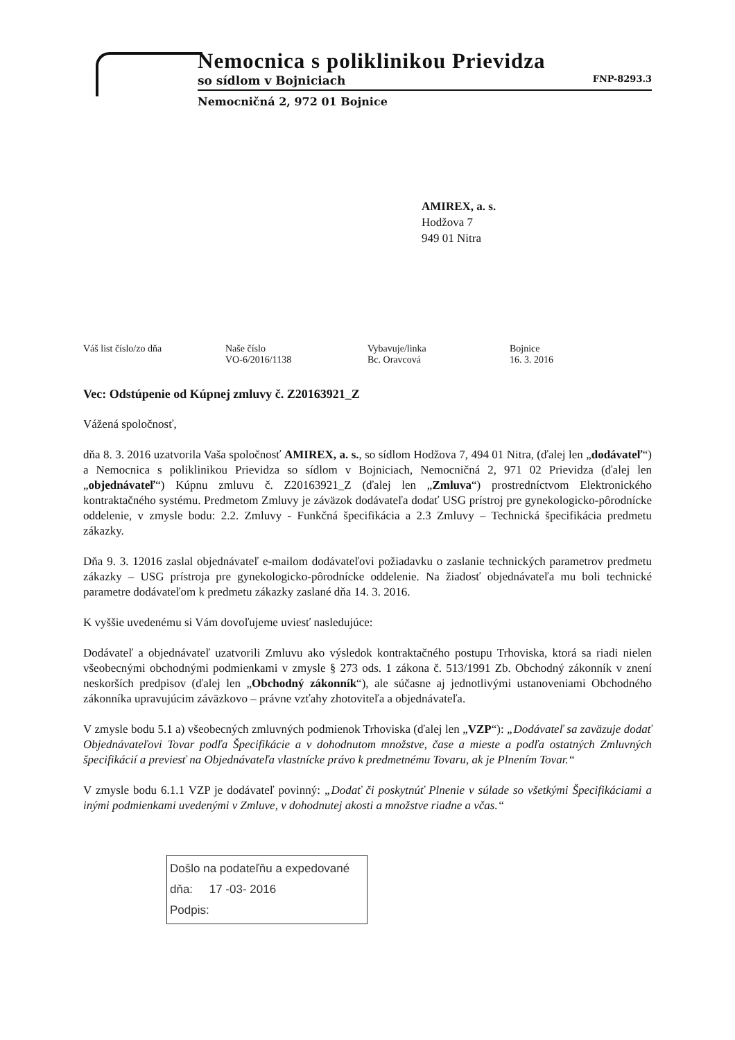Nemocnica s poliklinikou Prievidza
so sídlom v Bojniciach FNP-8293.3
Nemocničná 2, 972 01 Bojnice
AMIREX, a. s.
Hodžova 7
949 01 Nitra
Váš list číslo/zo dňa Naše číslo
VO-6/2016/1138
Vybavuje/linka
Bc. Oravcová
Bojnice
16. 3. 2016
Vec: Odstúpenie od Kúpnej zmluvy č. Z20163921_Z
Vážená spoločnosť,
dňa 8. 3. 2016 uzatvorila Vaša spoločnosť AMIREX, a. s., so sídlom Hodžova 7, 494 01 Nitra, (ďalej len „dodávateľ“) a Nemocnica s poliklinikou Prievidza so sídlom v Bojniciach, Nemocničná 2, 971 02 Prievidza (ďalej len „objednávateľ“) Kúpnu zmluvu č. Z20163921_Z (ďalej len „Zmluva“) prostredníctvom Elektronického kontraktačného systému. Predmetom Zmluvy je záväzok dodávateľa dodať USG prístroj pre gynekologicko-pôrodnícke oddelenie, v zmysle bodu: 2.2. Zmluvy - Funkčná špecifikácia a 2.3 Zmluvy – Technická špecifikácia predmetu zákazky.
Dňa 9. 3. 12016 zaslal objednávateľ e-mailom dodávateľovi požiadavku o zaslanie technických parametrov predmetu zákazky – USG prístroja pre gynekologicko-pôrodnícke oddelenie. Na žiadosť objednávateľa mu boli technické parametre dodávateľom k predmetu zákazky zaslané dňa 14. 3. 2016.
K vyššie uvedenému si Vám dovoľujeme uviesť nasledujúce:
Dodávateľ a objednávateľ uzatvorili Zmluvu ako výsledok kontraktačného postupu Trhoviska, ktorá sa riadi nielen všeobecnými obchodnými podmienkami v zmysle § 273 ods. 1 zákona č. 513/1991 Zb. Obchodný zákonník v znení neskorších predpisov (ďalej len „Obchodný zákonník“), ale súčasne aj jednotlivými ustanoveniami Obchodného zákonníka upravujúcim záväzkovo – právne vzťahy zhotoviteľa a objednávateľa.
V zmysle bodu 5.1 a) všeobecných zmluvných podmienok Trhoviska (ďalej len „VZP“): „Dodávateľ sa zaväzuje dodať Objednávateľovi Tovar podľa Špecifikácie a v dohodnutom množstve, čase a mieste a podľa ostatných Zmluvných špecifikácií a previesť na Objednávateľa vlastnícke právo k predmetnému Tovaru, ak je Plnením Tovar.“
V zmysle bodu 6.1.1 VZP je dodávateľ povinný: „Dodať či poskytnúť Plnenie v súlade so všetkými Špecifikáciami a inými podmienkami uvedenými v Zmluve, v dohodnutej akosti a množstve riadne a včas.“
Došlo na podateľňu a expedované
dňa: 17 -03- 2016
Podpis: